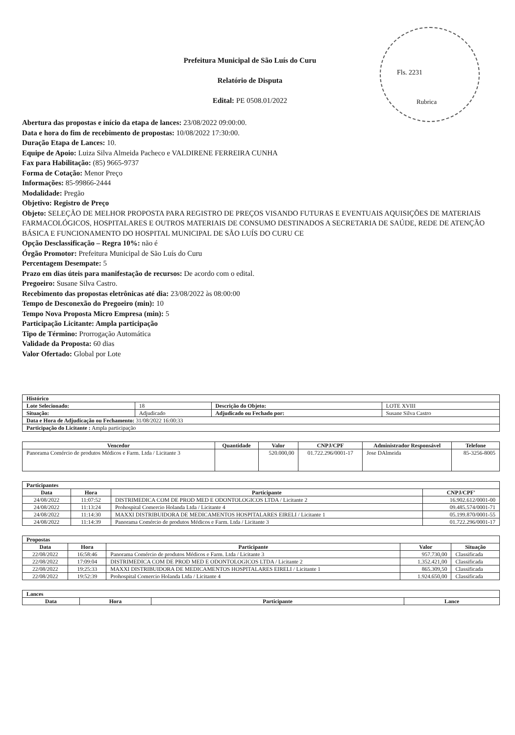Fls. 2231
Rubrica
Prefeitura Municipal de São Luís do Curu
Relatório de Disputa
Edital: PE 0508.01/2022
Abertura das propostas e início da etapa de lances: 23/08/2022 09:00:00.
Data e hora do fim de recebimento de propostas: 10/08/2022 17:30:00.
Duração Etapa de Lances: 10.
Equipe de Apoio: Luiza Silva Almeida Pacheco e VALDIRENE FERREIRA CUNHA
Fax para Habilitação: (85) 9665-9737
Forma de Cotação: Menor Preço
Informações: 85-99866-2444
Modalidade: Pregão
Objetivo: Registro de Preço
Objeto: SELEÇÃO DE MELHOR PROPOSTA PARA REGISTRO DE PREÇOS VISANDO FUTURAS E EVENTUAIS AQUISIÇÕES DE MATERIAIS FARMACOLÓGICOS, HOSPITALARES E OUTROS MATERIAIS DE CONSUMO DESTINADOS A SECRETARIA DE SAÚDE, REDE DE ATENÇÃO BÁSICA E FUNCIONAMENTO DO HOSPITAL MUNICIPAL DE SÃO LUÍS DO CURU CE
Opção Desclassificação – Regra 10%: não é
Órgão Promotor: Prefeitura Municipal de São Luís do Curu
Percentagem Desempate: 5
Prazo em dias úteis para manifestação de recursos: De acordo com o edital.
Pregoeiro: Susane Silva Castro.
Recebimento das propostas eletrônicas até dia: 23/08/2022 às 08:00:00
Tempo de Desconexão do Pregoeiro (min): 10
Tempo Nova Proposta Micro Empresa (min): 5
Participação Licitante: Ampla participação
Tipo de Término: Prorrogação Automática
Validade da Proposta: 60 dias
Valor Ofertado: Global por Lote
| Histórico | | | |
| Lote Selecionado: | 18 | Descrição do Objeto: | LOTE XVIII |
| Situação: | Adjudicado | Adjudicado ou Fechado por: | Susane Silva Castro |
| Data e Hora de Adjudicação ou Fechamento: 31/08/2022 16:00:33 | | | |
| Participação do Licitante : Ampla participação | | | |
| Vencedor | Quantidade | Valor | CNPJ/CPF | Administrador Responsável | Telefone |
| --- | --- | --- | --- | --- | --- |
| Panorama Comércio de produtos Médicos e Farm. Ltda / Licitante 3 | | 520.000,00 | 01.722.296/0001-17 | Jose DAlmeida | 85-3256-8005 |
| Participantes | | | |
| Data | Hora | Participante | CNPJ/CPF' |
| 24/08/2022 | 11:07:52 | DISTRIMEDICA COM DE PROD MED E ODONTOLOGICOS LTDA / Licitante 2 | 16.902.612/0001-00 |
| 24/08/2022 | 11:13:24 | Prohospital Comercio Holanda Ltda / Licitante 4 | 09.485.574/0001-71 |
| 24/08/2022 | 11:14:30 | MAXXI DISTRIBUIDORA DE MEDICAMENTOS HOSPITALARES EIRELI / Licitante 1 | 05.199.870/0001-55 |
| 24/08/2022 | 11:14:39 | Panorama Comércio de produtos Médicos e Farm. Ltda / Licitante 3 | 01.722.296/0001-17 |
| Propostas | | | | |
| Data | Hora | Participante | Valor | Situação |
| 22/08/2022 | 16:58:46 | Panorama Comércio de produtos Médicos e Farm. Ltda / Licitante 3 | 957.730,00 | Classificada |
| 22/08/2022 | 17:09:04 | DISTRIMEDICA COM DE PROD MED E ODONTOLOGICOS LTDA / Licitante 2 | 1.352.421,00 | Classificada |
| 22/08/2022 | 19:25:33 | MAXXI DISTRIBUIDORA DE MEDICAMENTOS HOSPITALARES EIRELI / Licitante 1 | 865.309,50 | Classificada |
| 22/08/2022 | 19:52:39 | Prohospital Comercio Holanda Ltda / Licitante 4 | 1.924.650,00 | Classificada |
| Lances | | | |
| Data | Hora | Participante | Lance |